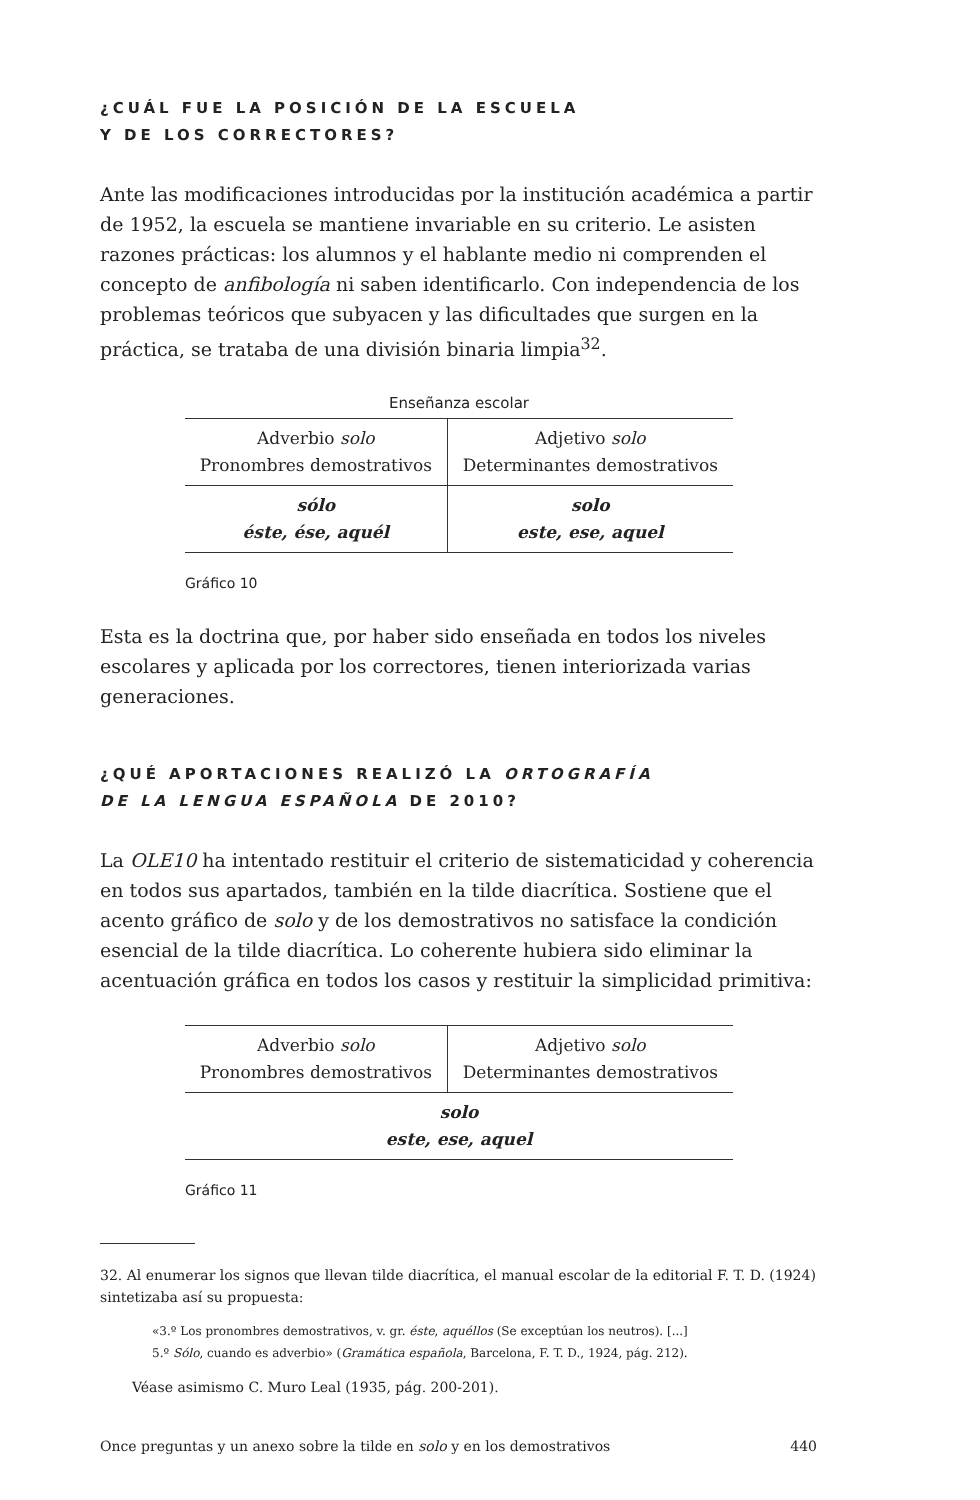¿CUÁL FUE LA POSICIÓN DE LA ESCUELA
Y DE LOS CORRECTORES?
Ante las modificaciones introducidas por la institución académica a partir de 1952, la escuela se mantiene invariable en su criterio. Le asisten razones prácticas: los alumnos y el hablante medio ni comprenden el concepto de anfibología ni saben identificarlo. Con independencia de los problemas teóricos que subyacen y las dificultades que surgen en la práctica, se trataba de una división binaria limpia<sup>32</sup>.
Enseñanza escolar
| Adverbio solo Pronombres demostrativos | Adjetivo solo Determinantes demostrativos |
| sólo éste, ése, aquél | solo este, ese, aquel |
Gráfico 10
Esta es la doctrina que, por haber sido enseñada en todos los niveles escolares y aplicada por los correctores, tienen interiorizada varias generaciones.
¿QUÉ APORTACIONES REALIZÓ LA ORTOGRAFÍA
DE LA LENGUA ESPAÑOLA DE 2010?
La OLE10 ha intentado restituir el criterio de sistematicidad y coherencia en todos sus apartados, también en la tilde diacrítica. Sostiene que el acento gráfico de solo y de los demostrativos no satisface la condición esencial de la tilde diacrítica. Lo coherente hubiera sido eliminar la acentuación gráfica en todos los casos y restituir la simplicidad primitiva:
| Adverbio solo Pronombres demostrativos | Adjetivo solo Determinantes demostrativos |
| solo este, ese, aquel | |
Gráfico 11
32. Al enumerar los signos que llevan tilde diacrítica, el manual escolar de la editorial F. T. D. (1924) sintetizaba así su propuesta:
«3.º Los pronombres demostrativos, v. gr. éste, aquéllos (Se exceptúan los neutros). [...]
5.º Sólo, cuando es adverbio» (Gramática española, Barcelona, F. T. D., 1924, pág. 212).
Véase asimismo C. Muro Leal (1935, pág. 200-201).
Once preguntas y un anexo sobre la tilde en solo y en los demostrativos 440